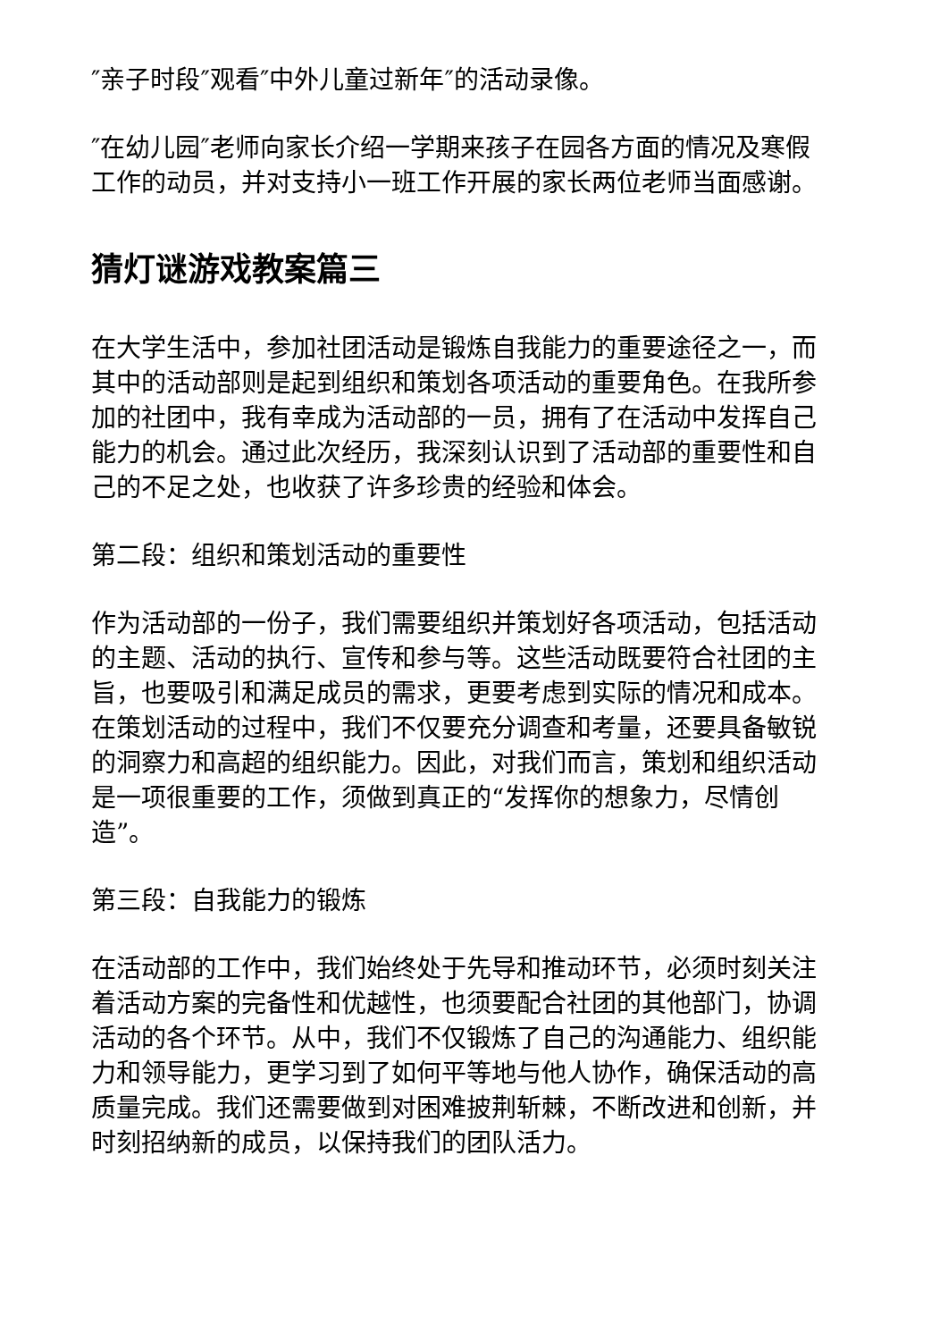″亲子时段″观看″中外儿童过新年″的活动录像。
″在幼儿园″老师向家长介绍一学期来孩子在园各方面的情况及寒假工作的动员，并对支持小一班工作开展的家长两位老师当面感谢。
猜灯谜游戏教案篇三
在大学生活中，参加社团活动是锻炼自我能力的重要途径之一，而其中的活动部则是起到组织和策划各项活动的重要角色。在我所参加的社团中，我有幸成为活动部的一员，拥有了在活动中发挥自己能力的机会。通过此次经历，我深刻认识到了活动部的重要性和自己的不足之处，也收获了许多珍贵的经验和体会。
第二段：组织和策划活动的重要性
作为活动部的一份子，我们需要组织并策划好各项活动，包括活动的主题、活动的执行、宣传和参与等。这些活动既要符合社团的主旨，也要吸引和满足成员的需求，更要考虑到实际的情况和成本。在策划活动的过程中，我们不仅要充分调查和考量，还要具备敏锐的洞察力和高超的组织能力。因此，对我们而言，策划和组织活动是一项很重要的工作，须做到真正的“发挥你的想象力，尽情创造”。
第三段：自我能力的锻炼
在活动部的工作中，我们始终处于先导和推动环节，必须时刻关注着活动方案的完备性和优越性，也须要配合社团的其他部门，协调活动的各个环节。从中，我们不仅锻炼了自己的沟通能力、组织能力和领导能力，更学习到了如何平等地与他人协作，确保活动的高质量完成。我们还需要做到对困难披荆斩棘，不断改进和创新，并时刻招纳新的成员，以保持我们的团队活力。